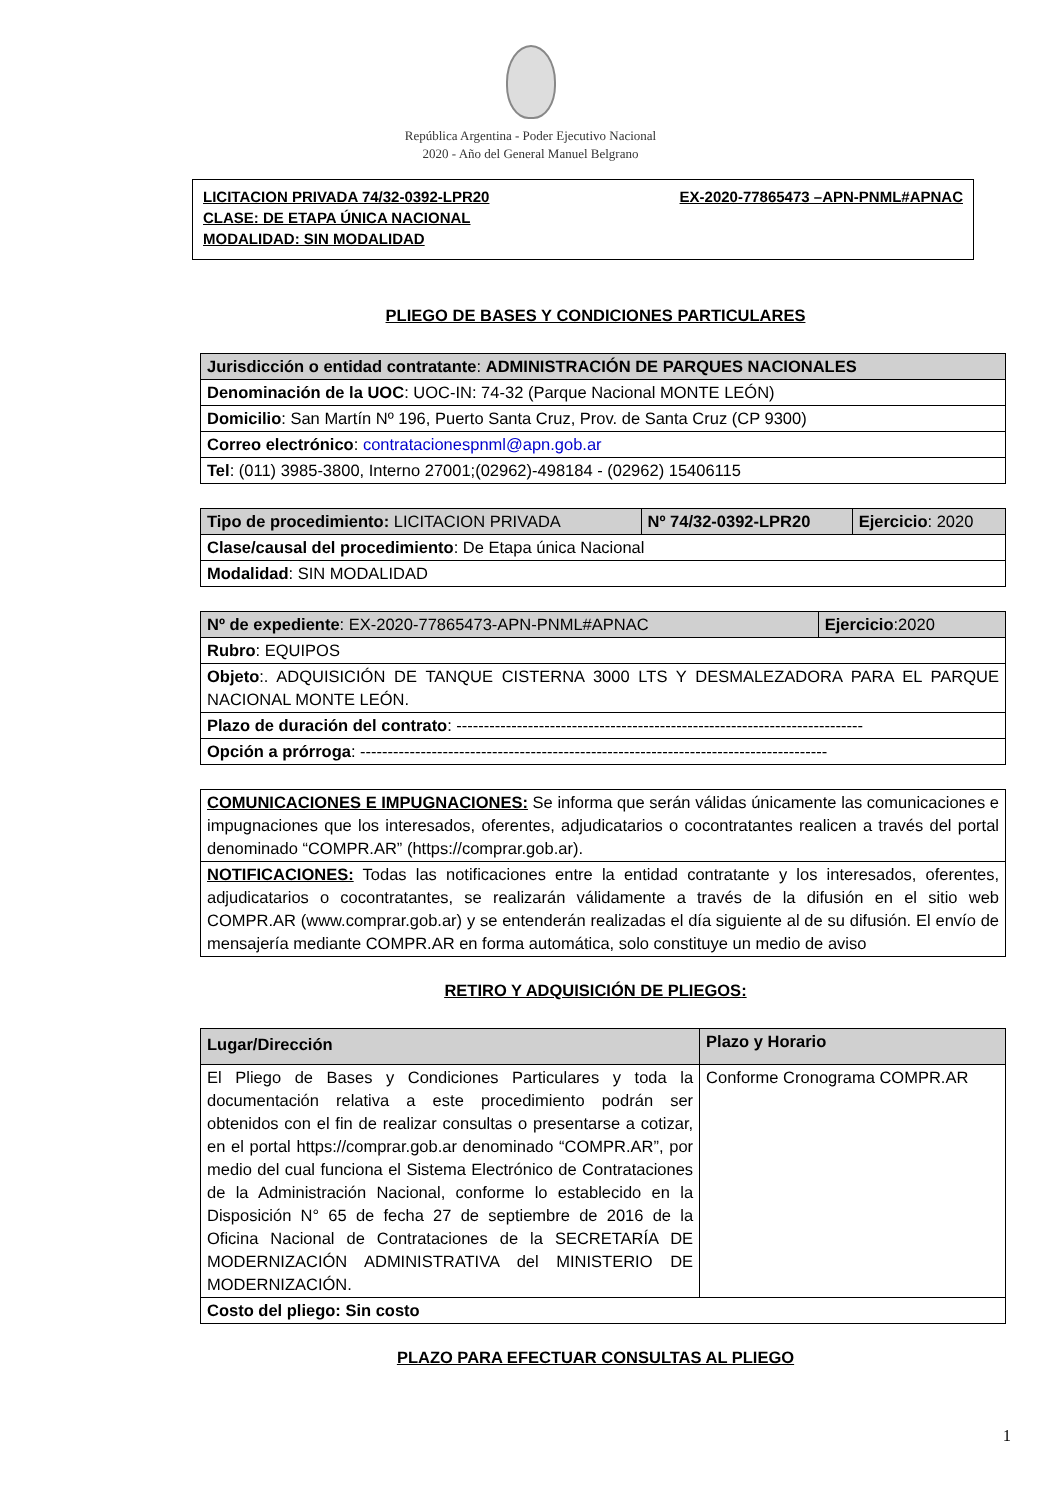República Argentina - Poder Ejecutivo Nacional
2020 - Año del General Manuel Belgrano
LICITACION PRIVADA 74/32-0392-LPR20
CLASE: DE ETAPA ÚNICA NACIONAL
MODALIDAD: SIN MODALIDAD
EX-2020-77865473 –APN-PNML#APNAC
PLIEGO DE BASES Y CONDICIONES PARTICULARES
| Jurisdicción o entidad contratante : ADMINISTRACIÓN DE PARQUES NACIONALES |
| Denominación de la UOC : UOC-IN: 74-32 (Parque Nacional MONTE LEÓN) |
| Domicilio : San Martín Nº 196, Puerto Santa Cruz, Prov. de Santa Cruz (CP 9300) |
| Correo electrónico : contratacionespnml@apn.gob.ar |
| Tel : (011) 3985-3800, Interno 27001;(02962)-498184 - (02962) 15406115 |
| Tipo de procedimiento: LICITACION PRIVADA | Nº 74/32-0392-LPR20 | Ejercicio : 2020 |
| Clase/causal del procedimiento : De Etapa única Nacional | | |
| Modalidad : SIN MODALIDAD | | |
| Nº de expediente : EX-2020-77865473-APN-PNML#APNAC | Ejercicio :2020 |
| Rubro : EQUIPOS | |
| Objeto :. ADQUISICIÓN DE TANQUE CISTERNA 3000 LTS Y DESMALEZADORA PARA EL PARQUE NACIONAL MONTE LEÓN. | |
| Plazo de duración del contrato : -------------------------------------------------------------------------- | |
| Opción a prórroga : ------------------------------------------------------------------------------------- | |
| COMUNICACIONES E IMPUGNACIONES: Se informa que serán válidas únicamente las comunicaciones e impugnaciones que los interesados, oferentes, adjudicatarios o cocontratantes realicen a través del portal denominado “COMPR.AR” (https://comprar.gob.ar). |
| NOTIFICACIONES: Todas las notificaciones entre la entidad contratante y los interesados, oferentes, adjudicatarios o cocontratantes, se realizarán válidamente a través de la difusión en el sitio web COMPR.AR (www.comprar.gob.ar) y se entenderán realizadas el día siguiente al de su difusión. El envío de mensajería mediante COMPR.AR en forma automática, solo constituye un medio de aviso |
RETIRO Y ADQUISICIÓN DE PLIEGOS:
| Lugar/Dirección | Plazo y Horario |
| --- | --- |
| El Pliego de Bases y Condiciones Particulares y toda la documentación relativa a este procedimiento podrán ser obtenidos con el fin de realizar consultas o presentarse a cotizar, en el portal https://comprar.gob.ar denominado “COMPR.AR”, por medio del cual funciona el Sistema Electrónico de Contrataciones de la Administración Nacional, conforme lo establecido en la Disposición N° 65 de fecha 27 de septiembre de 2016 de la Oficina Nacional de Contrataciones de la SECRETARÍA DE MODERNIZACIÓN ADMINISTRATIVA del MINISTERIO DE MODERNIZACIÓN. | Conforme Cronograma COMPR.AR |
| Costo del pliego: Sin costo | |
PLAZO PARA EFECTUAR CONSULTAS AL PLIEGO
1